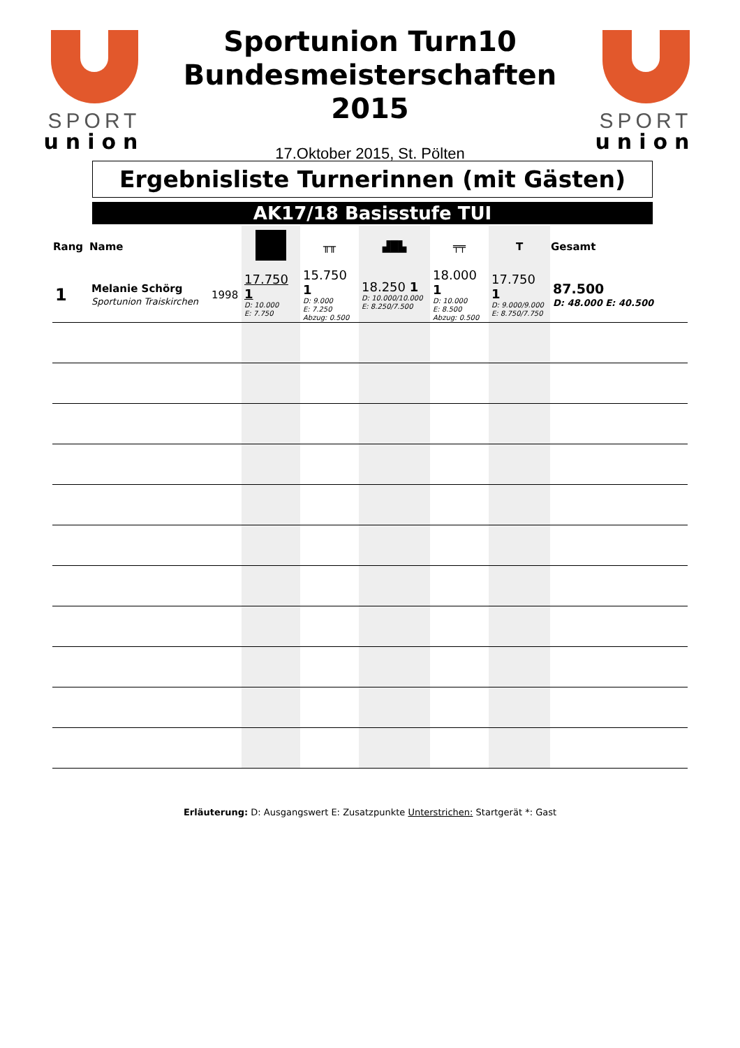SPORT
union
Sportunion Turn10
Bundesmeisterschaften
2015
17.Oktober 2015, St. Pölten
SPORT
union
Ergebnisliste Turnerinnen (mit Gästen)
AK17/18 Basisstufe TUI
| Rang | Name | | | ╥╥ | ▟█▙ | ╤╤ | T | Gesamt |
| --- | --- | --- | --- | --- | --- | --- | --- | --- |
| 1 | Melanie Schörg Sportunion Traiskirchen | 1998 | 17.750 1 D: 10.000 E: 7.750 | 15.750 1 D: 9.000 E: 7.250 Abzug: 0.500 | 18.250 1 D: 10.000/10.000 E: 8.250/7.500 | 18.000 1 D: 10.000 E: 8.500 Abzug: 0.500 | 17.750 1 D: 9.000/9.000 E: 8.750/7.750 | 87.500 D: 48.000 E: 40.500 |
Erläuterung: D: Ausgangswert E: Zusatzpunkte Unterstrichen: Startgerät *: Gast